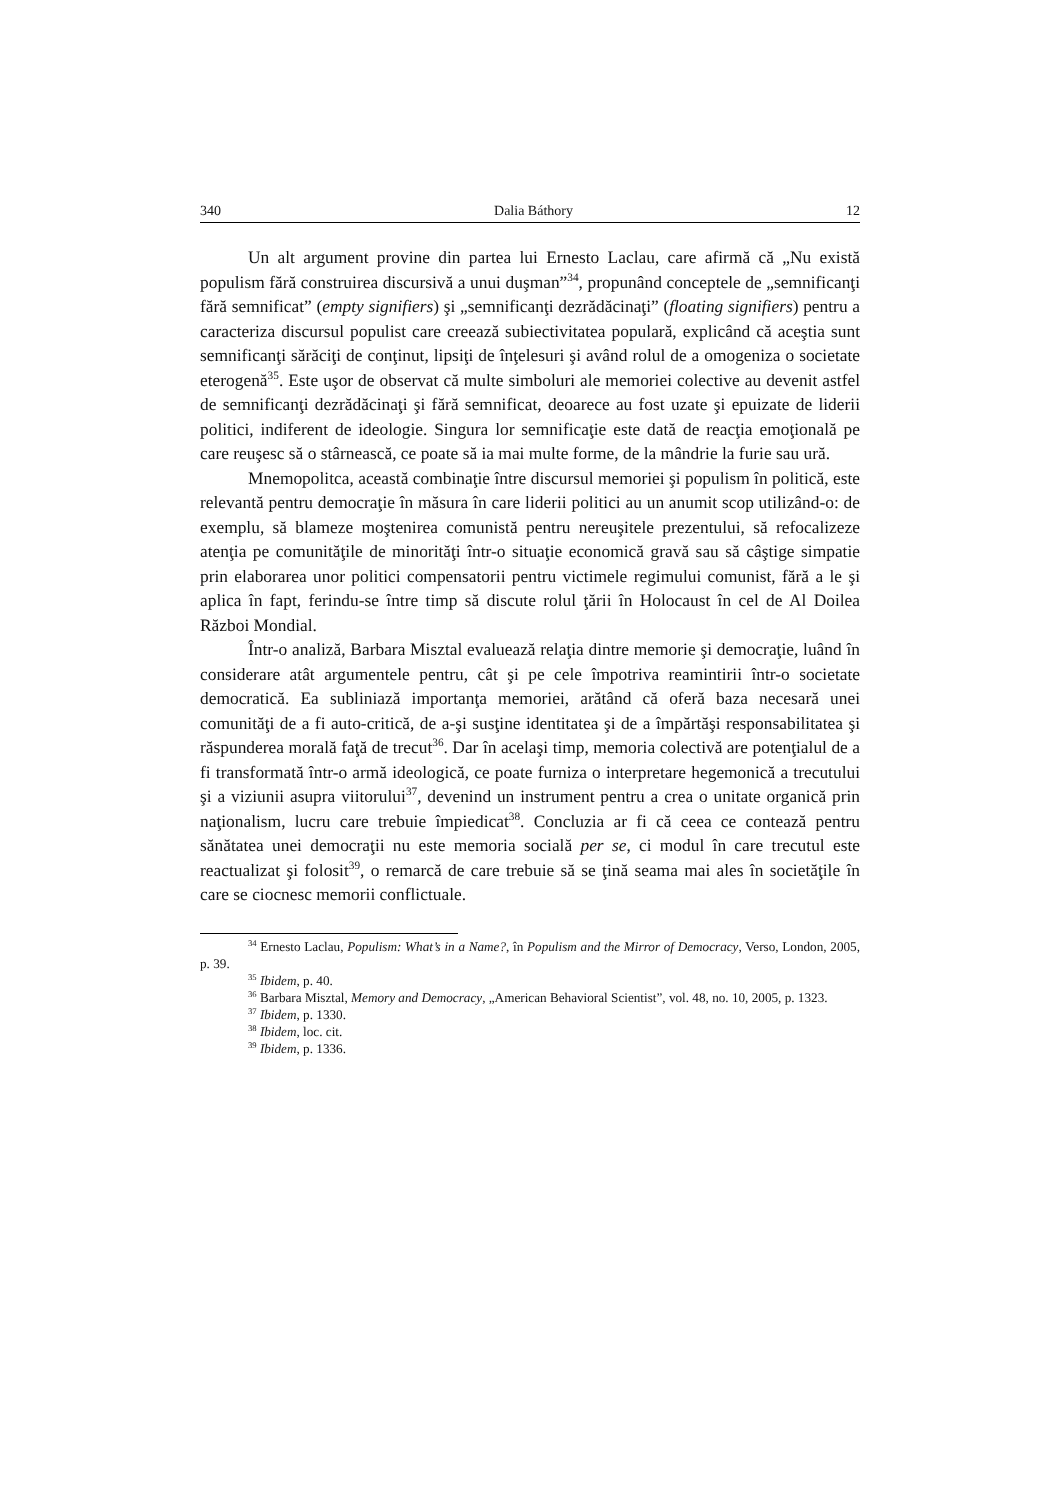340 Dalia Báthory 12
Un alt argument provine din partea lui Ernesto Laclau, care afirmă că „Nu există populism fără construirea discursivă a unui duşman”<sup>34</sup>, propunând conceptele de „semnificanţi fără semnificat” (empty signifiers) şi „semnificanţi dezrădăcinaţi” (floating signifiers) pentru a caracteriza discursul populist care creează subiectivitatea populară, explicând că aceştia sunt semnificanţi sărăciţi de conţinut, lipsiţi de înţelesuri şi având rolul de a omogeniza o societate eterogenă<sup>35</sup>. Este uşor de observat că multe simboluri ale memoriei colective au devenit astfel de semnificanţi dezrădăcinaţi şi fără semnificat, deoarece au fost uzate şi epuizate de liderii politici, indiferent de ideologie. Singura lor semnificaţie este dată de reacţia emoţională pe care reuşesc să o stârnească, ce poate să ia mai multe forme, de la mândrie la furie sau ură.
Mnemopolitca, această combinaţie între discursul memoriei şi populism în politică, este relevantă pentru democraţie în măsura în care liderii politici au un anumit scop utilizând-o: de exemplu, să blameze moştenirea comunistă pentru nereuşitele prezentului, să refocalizeze atenţia pe comunităţile de minorităţi într-o situaţie economică gravă sau să câştige simpatie prin elaborarea unor politici compensatorii pentru victimele regimului comunist, fără a le şi aplica în fapt, ferindu-se între timp să discute rolul ţării în Holocaust în cel de Al Doilea Război Mondial.
Într-o analiză, Barbara Misztal evaluează relaţia dintre memorie şi democraţie, luând în considerare atât argumentele pentru, cât şi pe cele împotriva reamintirii într-o societate democratică. Ea subliniază importanţa memoriei, arătând că oferă baza necesară unei comunităţi de a fi auto-critică, de a-şi susţine identitatea şi de a împărtăşi responsabilitatea şi răspunderea morală faţă de trecut<sup>36</sup>. Dar în acelaşi timp, memoria colectivă are potenţialul de a fi transformată într-o armă ideologică, ce poate furniza o interpretare hegemonică a trecutului şi a viziunii asupra viitorului<sup>37</sup>, devenind un instrument pentru a crea o unitate organică prin naţionalism, lucru care trebuie împiedicat<sup>38</sup>. Concluzia ar fi că ceea ce contează pentru sănătatea unei democraţii nu este memoria socială per se, ci modul în care trecutul este reactualizat şi folosit<sup>39</sup>, o remarcă de care trebuie să se ţină seama mai ales în societăţile în care se ciocnesc memorii conflictuale.
<sup>34</sup> Ernesto Laclau, Populism: What’s in a Name?, în Populism and the Mirror of Democracy, Verso, London, 2005, p. 39.
<sup>35</sup> Ibidem, p. 40.
<sup>36</sup> Barbara Misztal, Memory and Democracy, „American Behavioral Scientist”, vol. 48, no. 10, 2005, p. 1323.
<sup>37</sup> Ibidem, p. 1330.
<sup>38</sup> Ibidem, loc. cit.
<sup>39</sup> Ibidem, p. 1336.